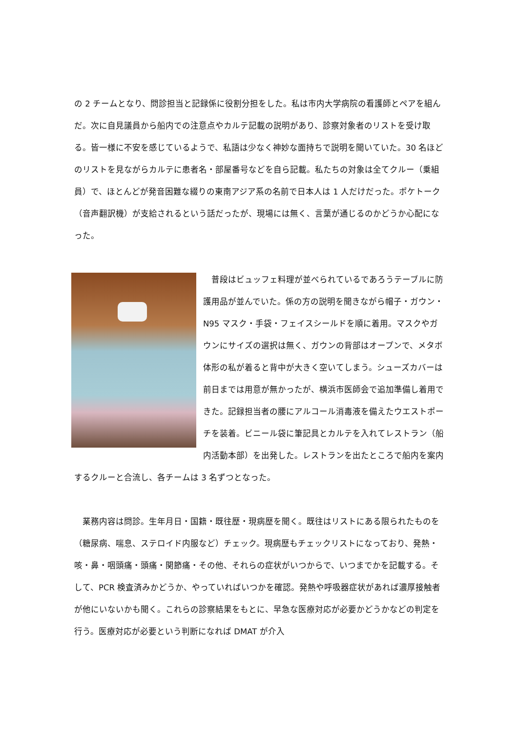の 2 チームとなり、問診担当と記録係に役割分担をした。私は市内大学病院の看護師とペアを組んだ。次に自見議員から船内での注意点やカルテ記載の説明があり、診察対象者のリストを受け取る。皆一様に不安を感じているようで、私語は少なく神妙な面持ちで説明を聞いていた。30 名ほどのリストを見ながらカルテに患者名・部屋番号などを自ら記載。私たちの対象は全てクルー（乗組員）で、ほとんどが発音困難な綴りの東南アジア系の名前で日本人は 1 人だけだった。ポケトーク（音声翻訳機）が支給されるという話だったが、現場には無く、言葉が通じるのかどうか心配になった。
　普段はビュッフェ料理が並べられているであろうテーブルに防護用品が並んでいた。係の方の説明を聞きながら帽子・ガウン・N95 マスク・手袋・フェイスシールドを順に着用。マスクやガウンにサイズの選択は無く、ガウンの背部はオープンで、メタボ体形の私が着ると背中が大きく空いてしまう。シューズカバーは前日までは用意が無かったが、横浜市医師会で追加準備し着用できた。記録担当者の腰にアルコール消毒液を備えたウエストポーチを装着。ビニール袋に筆記具とカルテを入れてレストラン（船内活動本部）を出発した。レストランを出たところで船内を案内するクルーと合流し、各チームは 3 名ずつとなった。
　業務内容は問診。生年月日・国籍・既往歴・現病歴を聞く。既往はリストにある限られたものを（糖尿病、喘息、ステロイド内服など）チェック。現病歴もチェックリストになっており、発熱・咳・鼻・咽頭痛・頭痛・関節痛・その他、それらの症状がいつからで、いつまでかを記載する。そして、PCR 検査済みかどうか、やっていればいつかを確認。発熱や呼吸器症状があれば濃厚接触者が他にいないかも聞く。これらの診察結果をもとに、早急な医療対応が必要かどうかなどの判定を行う。医療対応が必要という判断になれば DMAT が介入